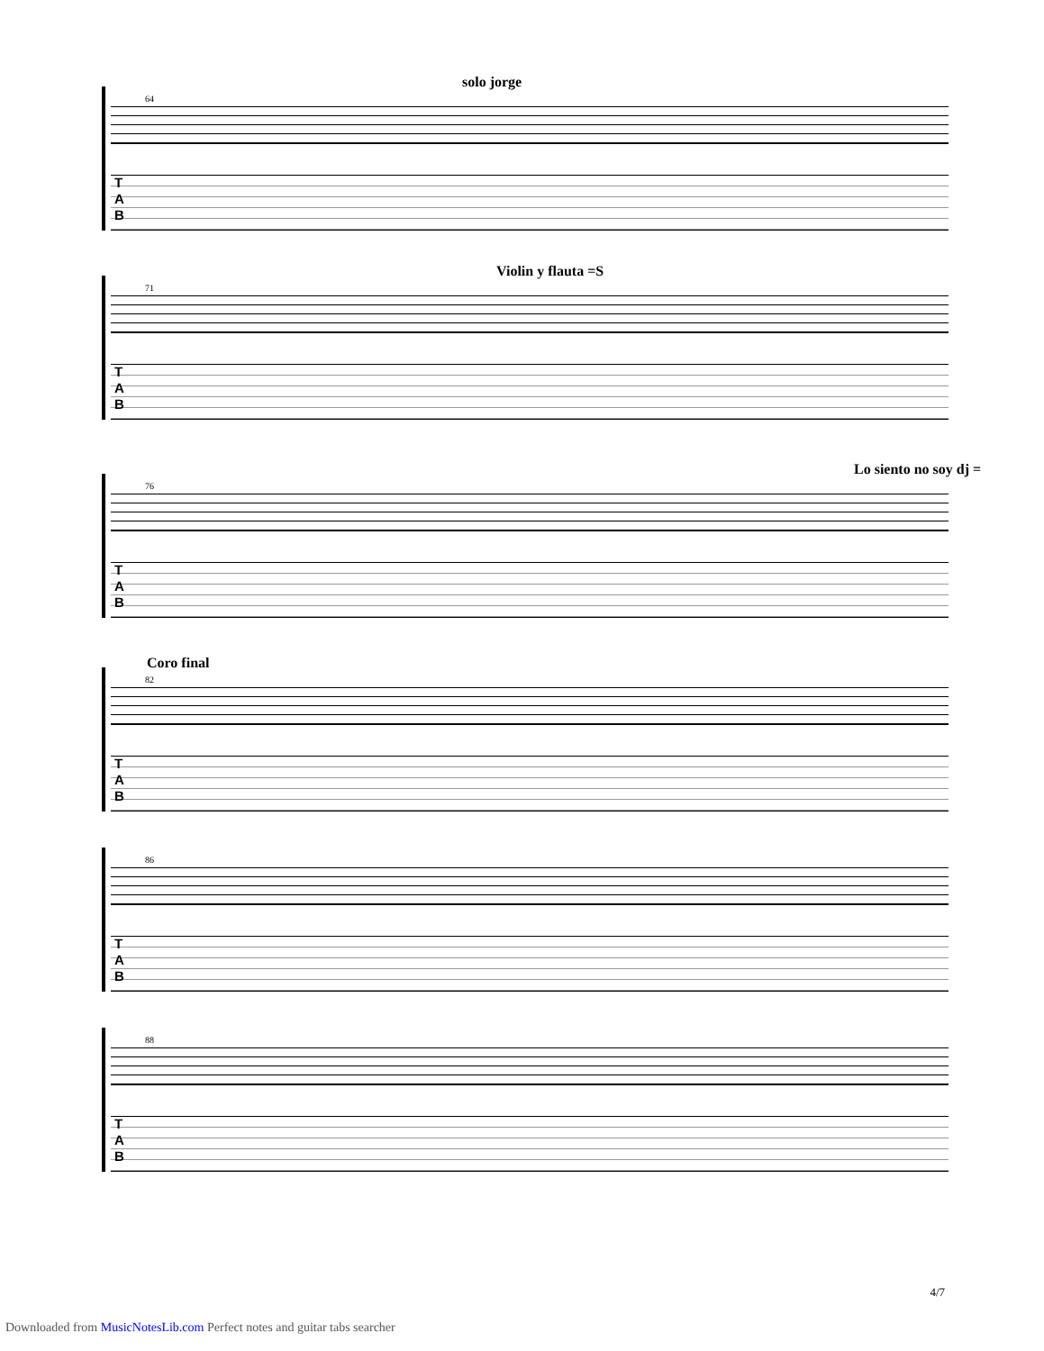solo jorge
64
T
A
B
Violin y flauta =S
71
T
A
B
Lo siento no soy dj =
76
T
A
B
Coro final
82
T
A
B
86
T
A
B
88
T
A
B
4/7
Downloaded from MusicNotesLib.com Perfect notes and guitar tabs searcher